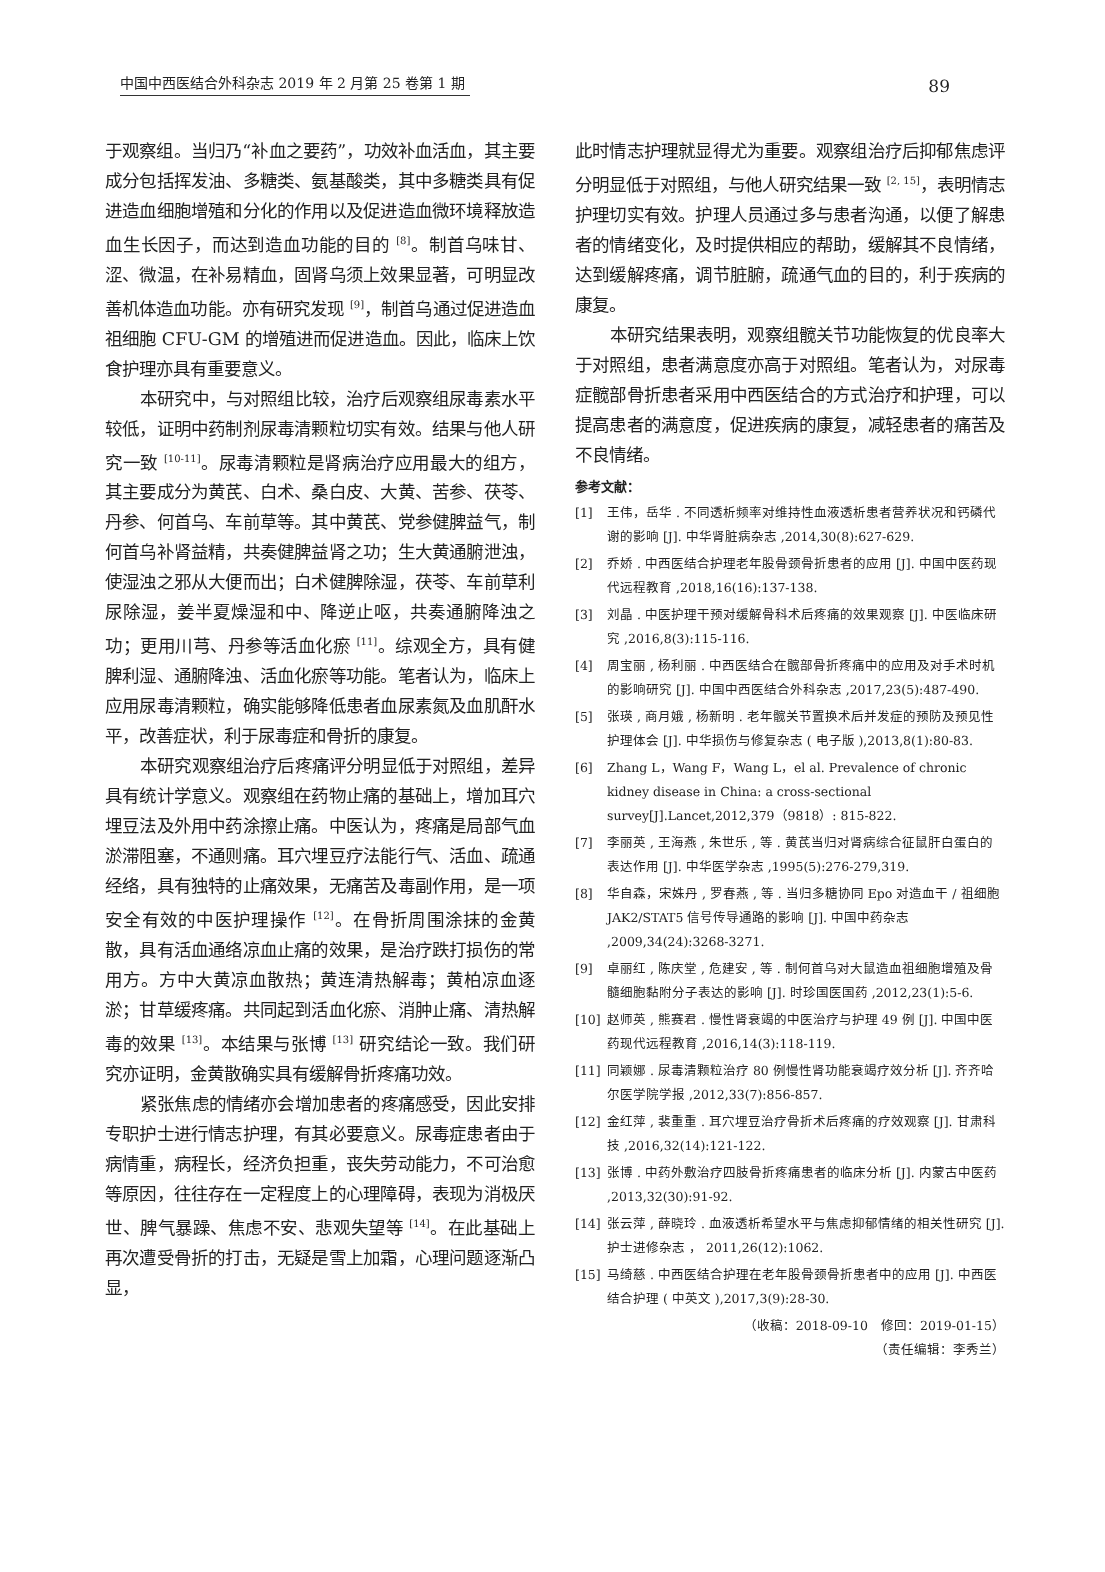中国中西医结合外科杂志 2019 年 2 月第 25 卷第 1 期
89
于观察组。当归乃“补血之要药”，功效补血活血，其主要成分包括挥发油、多糖类、氨基酸类，其中多糖类具有促进造血细胞增殖和分化的作用以及促进造血微环境释放造血生长因子，而达到造血功能的目的 <sup>[8]</sup>。制首乌味甘、涩、微温，在补易精血，固肾乌须上效果显著，可明显改善机体造血功能。亦有研究发现 <sup>[9]</sup>，制首乌通过促进造血祖细胞 CFU-GM 的增殖进而促进造血。因此，临床上饮食护理亦具有重要意义。
本研究中，与对照组比较，治疗后观察组尿毒素水平较低，证明中药制剂尿毒清颗粒切实有效。结果与他人研究一致 <sup>[10-11]</sup>。尿毒清颗粒是肾病治疗应用最大的组方，其主要成分为黄芪、白术、桑白皮、大黄、苦参、茯苓、丹参、何首乌、车前草等。其中黄芪、党参健脾益气，制何首乌补肾益精，共奏健脾益肾之功；生大黄通腑泄浊，使湿浊之邪从大便而出；白术健脾除湿，茯苓、车前草利尿除湿，姜半夏燥湿和中、降逆止呕，共奏通腑降浊之功；更用川芎、丹参等活血化瘀 <sup>[11]</sup>。综观全方，具有健脾利湿、通腑降浊、活血化瘀等功能。笔者认为，临床上应用尿毒清颗粒，确实能够降低患者血尿素氮及血肌酐水平，改善症状，利于尿毒症和骨折的康复。
本研究观察组治疗后疼痛评分明显低于对照组，差异具有统计学意义。观察组在药物止痛的基础上，增加耳穴埋豆法及外用中药涂擦止痛。中医认为，疼痛是局部气血淤滞阻塞，不通则痛。耳穴埋豆疗法能行气、活血、疏通经络，具有独特的止痛效果，无痛苦及毒副作用，是一项安全有效的中医护理操作 <sup>[12]</sup>。在骨折周围涂抹的金黄散，具有活血通络凉血止痛的效果，是治疗跌打损伤的常用方。方中大黄凉血散热；黄连清热解毒；黄柏凉血逐淤；甘草缓疼痛。共同起到活血化瘀、消肿止痛、清热解毒的效果 <sup>[13]</sup>。本结果与张博 <sup>[13]</sup> 研究结论一致。我们研究亦证明，金黄散确实具有缓解骨折疼痛功效。
紧张焦虑的情绪亦会增加患者的疼痛感受，因此安排专职护士进行情志护理，有其必要意义。尿毒症患者由于病情重，病程长，经济负担重，丧失劳动能力，不可治愈等原因，往往存在一定程度上的心理障碍，表现为消极厌世、脾气暴躁、焦虑不安、悲观失望等 <sup>[14]</sup>。在此基础上再次遭受骨折的打击，无疑是雪上加霜，心理问题逐渐凸显，
此时情志护理就显得尤为重要。观察组治疗后抑郁焦虑评分明显低于对照组，与他人研究结果一致 <sup>[2, 15]</sup>，表明情志护理切实有效。护理人员通过多与患者沟通，以便了解患者的情绪变化，及时提供相应的帮助，缓解其不良情绪，达到缓解疼痛，调节脏腑，疏通气血的目的，利于疾病的康复。
本研究结果表明，观察组髋关节功能恢复的优良率大于对照组，患者满意度亦高于对照组。笔者认为，对尿毒症髋部骨折患者采用中西医结合的方式治疗和护理，可以提高患者的满意度，促进疾病的康复，减轻患者的痛苦及不良情绪。
参考文献：
[1] 王伟，岳华 . 不同透析频率对维持性血液透析患者营养状况和钙磷代谢的影响 [J]. 中华肾脏病杂志 ,2014,30(8):627-629.
[2] 乔娇 . 中西医结合护理老年股骨颈骨折患者的应用 [J]. 中国中医药现代远程教育 ,2018,16(16):137-138.
[3] 刘晶 . 中医护理干预对缓解骨科术后疼痛的效果观察 [J]. 中医临床研究 ,2016,8(3):115-116.
[4] 周宝丽 , 杨利丽 . 中西医结合在髋部骨折疼痛中的应用及对手术时机的影响研究 [J]. 中国中西医结合外科杂志 ,2017,23(5):487-490.
[5] 张瑛 , 商月娥 , 杨新明 . 老年髋关节置换术后并发症的预防及预见性护理体会 [J]. 中华损伤与修复杂志 ( 电子版 ),2013,8(1):80-83.
[6] Zhang L，Wang F，Wang L，el al. Prevalence of chronic kidney disease in China: a cross-sectional survey[J].Lancet,2012,379（9818）: 815-822.
[7] 李丽英 , 王海燕 , 朱世乐 , 等 . 黄芪当归对肾病综合征鼠肝白蛋白的表达作用 [J]. 中华医学杂志 ,1995(5):276-279,319.
[8] 华自森，宋姝丹 , 罗春燕 , 等 . 当归多糖协同 Epo 对造血干 / 祖细胞 JAK2/STAT5 信号传导通路的影响 [J]. 中国中药杂志 ,2009,34(24):3268-3271.
[9] 卓丽红 , 陈庆堂 , 危建安 , 等 . 制何首乌对大鼠造血祖细胞增殖及骨髓细胞黏附分子表达的影响 [J]. 时珍国医国药 ,2012,23(1):5-6.
[10] 赵师英 , 熊赛君 . 慢性肾衰竭的中医治疗与护理 49 例 [J]. 中国中医药现代远程教育 ,2016,14(3):118-119.
[11] 同颖娜 . 尿毒清颗粒治疗 80 例慢性肾功能衰竭疗效分析 [J]. 齐齐哈尔医学院学报 ,2012,33(7):856-857.
[12] 金红萍 , 裴重重 . 耳穴埋豆治疗骨折术后疼痛的疗效观察 [J]. 甘肃科技 ,2016,32(14):121-122.
[13] 张博 . 中药外敷治疗四肢骨折疼痛患者的临床分析 [J]. 内蒙古中医药 ,2013,32(30):91-92.
[14] 张云萍 , 薛晓玲 . 血液透析希望水平与焦虑抑郁情绪的相关性研究 [J]. 护士进修杂志 ， 2011,26(12):1062.
[15] 马绮慈 . 中西医结合护理在老年股骨颈骨折患者中的应用 [J]. 中西医结合护理 ( 中英文 ),2017,3(9):28-30.
（收稿：2018-09-10　修回：2019-01-15）
（责任编辑：李秀兰）